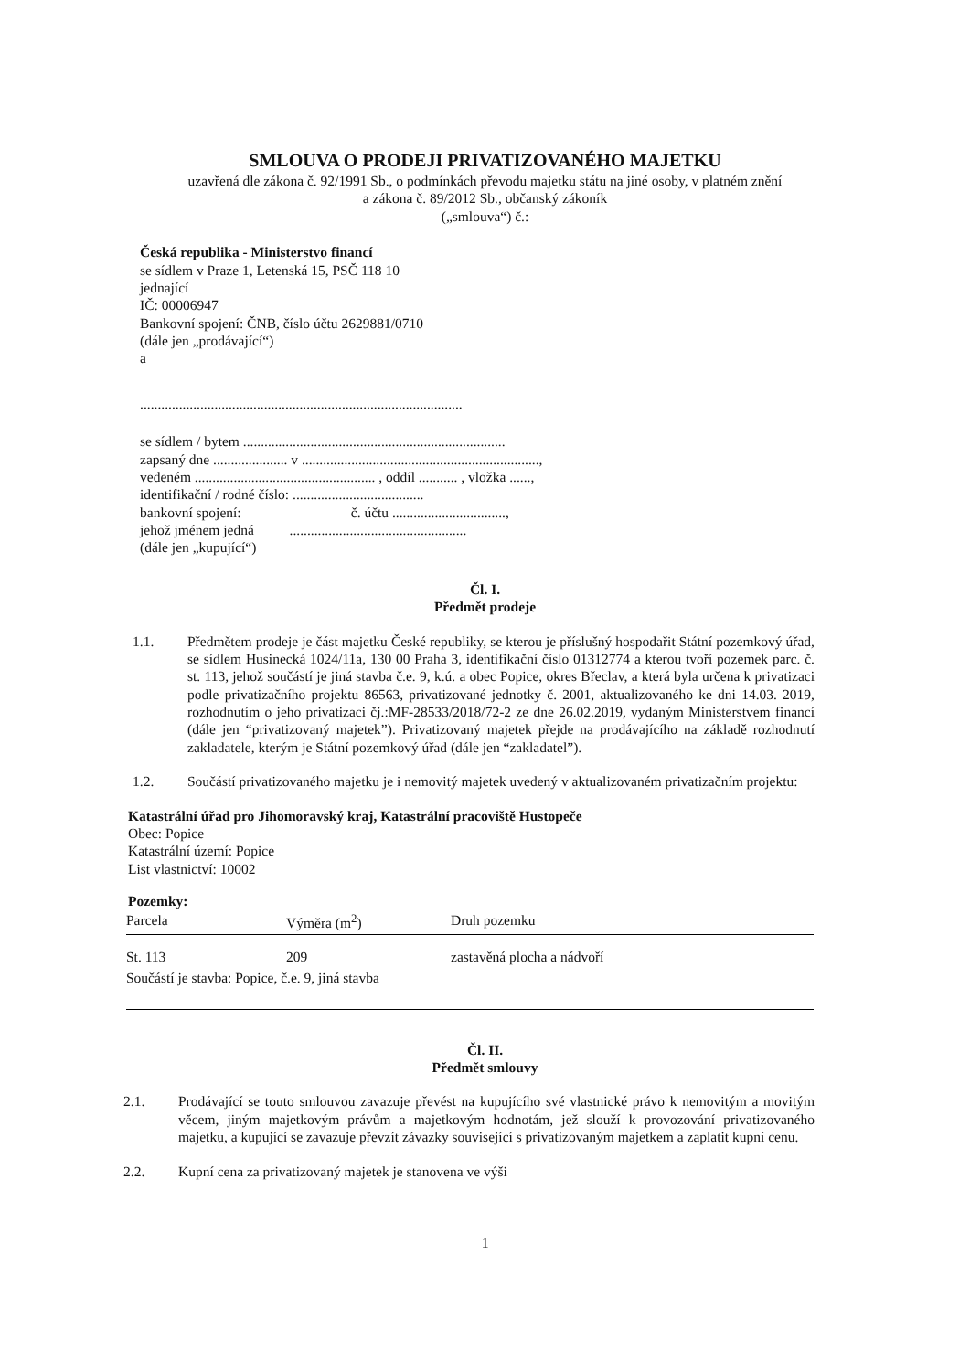SMLOUVA O PRODEJI PRIVATIZOVANÉHO MAJETKU
uzavřená dle zákona č. 92/1991 Sb., o podmínkách převodu majetku státu na jiné osoby, v platném znění
a zákona č. 89/2012 Sb., občanský zákoník
(„smlouva“) č.:
Česká republika - Ministerstvo financí
se sídlem v Praze 1, Letenská 15, PSČ 118 10
jednající
IČ: 00006947
Bankovní spojení: ČNB, číslo účtu 2629881/0710
(dále jen „prodávající“)
a
...........................................................................................
se sídlem / bytem ..........................................................................
zapsaný dne ..................... v ...................................................................,
vedeném ................................................... , oddíl ........... , vložka ......,
identifikační / rodné číslo: .....................................
bankovní spojení: č. účtu ................................,
jehož jménem jedná ..................................................
(dále jen „kupující“)
Čl. I.
Předmět prodeje
1.1. Předmětem prodeje je část majetku České republiky, se kterou je příslušný hospodařit Státní pozemkový úřad, se sídlem Husinecká 1024/11a, 130 00 Praha 3, identifikační číslo 01312774 a kterou tvoří pozemek parc. č. st. 113, jehož součástí je jiná stavba č.e. 9, k.ú. a obec Popice, okres Břeclav, a která byla určena k privatizaci podle privatizačního projektu 86563, privatizované jednotky č. 2001, aktualizovaného ke dni 14.03. 2019, rozhodnutím o jeho privatizaci čj.:MF-28533/2018/72-2 ze dne 26.02.2019, vydaným Ministerstvem financí (dále jen “privatizovaný majetek”). Privatizovaný majetek přejde na prodávajícího na základě rozhodnutí zakladatele, kterým je Státní pozemkový úřad (dále jen “zakladatel”).
1.2. Součástí privatizovaného majetku je i nemovitý majetek uvedený v aktualizovaném privatizačním projektu:
Katastrální úřad pro Jihomoravský kraj, Katastrální pracoviště Hustopeče
Obec: Popice
Katastrální území: Popice
List vlastnictví: 10002
Pozemky:
| Parcela | Výměra (m<sup>2</sup>) | Druh pozemku |
| --- | --- | --- |
| St. 113 | 209 | zastavěná plocha a nádvoří |
| Součástí je stavba: Popice, č.e. 9, jiná stavba | | |
Čl. II.
Předmět smlouvy
2.1. Prodávající se touto smlouvou zavazuje převést na kupujícího své vlastnické právo k nemovitým a movitým věcem, jiným majetkovým právům a majetkovým hodnotám, jež slouží k provozování privatizovaného majetku, a kupující se zavazuje převzít závazky související s privatizovaným majetkem a zaplatit kupní cenu.
2.2. Kupní cena za privatizovaný majetek je stanovena ve výši
1